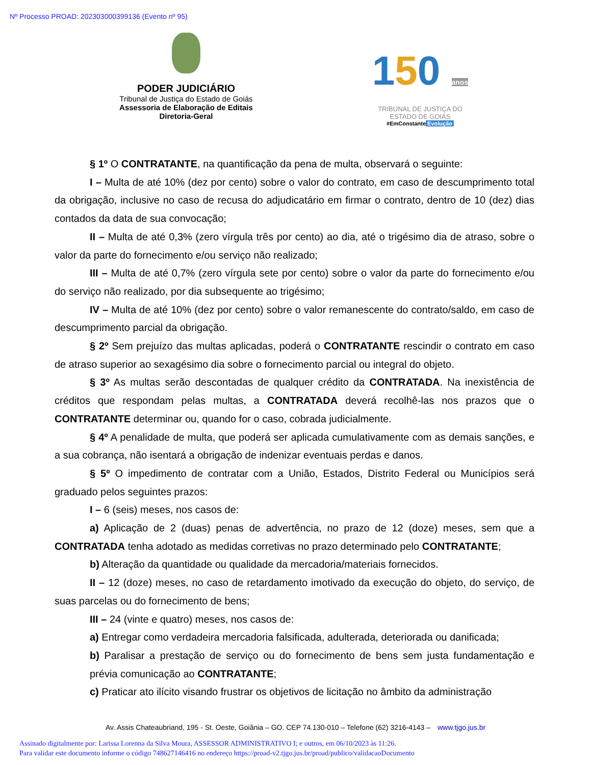Nº Processo PROAD: 202303000399136 (Evento nº 95)
PODER JUDICIÁRIO
Tribunal de Justiça do Estado de Goiás
Assessoria de Elaboração de Editais
Diretoria-Geral
150 anos
TRIBUNAL DE JUSTIÇA DO
ESTADO DE GOIÁS
#EmConstante Evolução
§ 1º O CONTRATANTE, na quantificação da pena de multa, observará o seguinte:
I – Multa de até 10% (dez por cento) sobre o valor do contrato, em caso de descumprimento total da obrigação, inclusive no caso de recusa do adjudicatário em firmar o contrato, dentro de 10 (dez) dias contados da data de sua convocação;
II – Multa de até 0,3% (zero vírgula três por cento) ao dia, até o trigésimo dia de atraso, sobre o valor da parte do fornecimento e/ou serviço não realizado;
III – Multa de até 0,7% (zero vírgula sete por cento) sobre o valor da parte do fornecimento e/ou do serviço não realizado, por dia subsequente ao trigésimo;
IV – Multa de até 10% (dez por cento) sobre o valor remanescente do contrato/saldo, em caso de descumprimento parcial da obrigação.
§ 2º Sem prejuízo das multas aplicadas, poderá o CONTRATANTE rescindir o contrato em caso de atraso superior ao sexagésimo dia sobre o fornecimento parcial ou integral do objeto.
§ 3º As multas serão descontadas de qualquer crédito da CONTRATADA. Na inexistência de créditos que respondam pelas multas, a CONTRATADA deverá recolhê-las nos prazos que o CONTRATANTE determinar ou, quando for o caso, cobrada judicialmente.
§ 4º A penalidade de multa, que poderá ser aplicada cumulativamente com as demais sanções, e a sua cobrança, não isentará a obrigação de indenizar eventuais perdas e danos.
§ 5º O impedimento de contratar com a União, Estados, Distrito Federal ou Municípios será graduado pelos seguintes prazos:
I – 6 (seis) meses, nos casos de:
a) Aplicação de 2 (duas) penas de advertência, no prazo de 12 (doze) meses, sem que a CONTRATADA tenha adotado as medidas corretivas no prazo determinado pelo CONTRATANTE;
b) Alteração da quantidade ou qualidade da mercadoria/materiais fornecidos.
II – 12 (doze) meses, no caso de retardamento imotivado da execução do objeto, do serviço, de suas parcelas ou do fornecimento de bens;
III – 24 (vinte e quatro) meses, nos casos de:
a) Entregar como verdadeira mercadoria falsificada, adulterada, deteriorada ou danificada;
b) Paralisar a prestação de serviço ou do fornecimento de bens sem justa fundamentação e prévia comunicação ao CONTRATANTE;
c) Praticar ato ilícito visando frustrar os objetivos de licitação no âmbito da administração
Av. Assis Chateaubriand, 195 - St. Oeste, Goiânia – GO. CEP 74.130-010 – Telefone (62) 3216-4143 – www.tjgo.jus.br
Assinado digitalmente por: Larissa Lorenna da Silva Moura, ASSESSOR ADMINISTRATIVO I; e outros, em 06/10/2023 às 11:26.
Para validar este documento informe o código 748627146416 no endereço https://proad-v2.tjgo.jus.br/proad/publico/validacaoDocumento